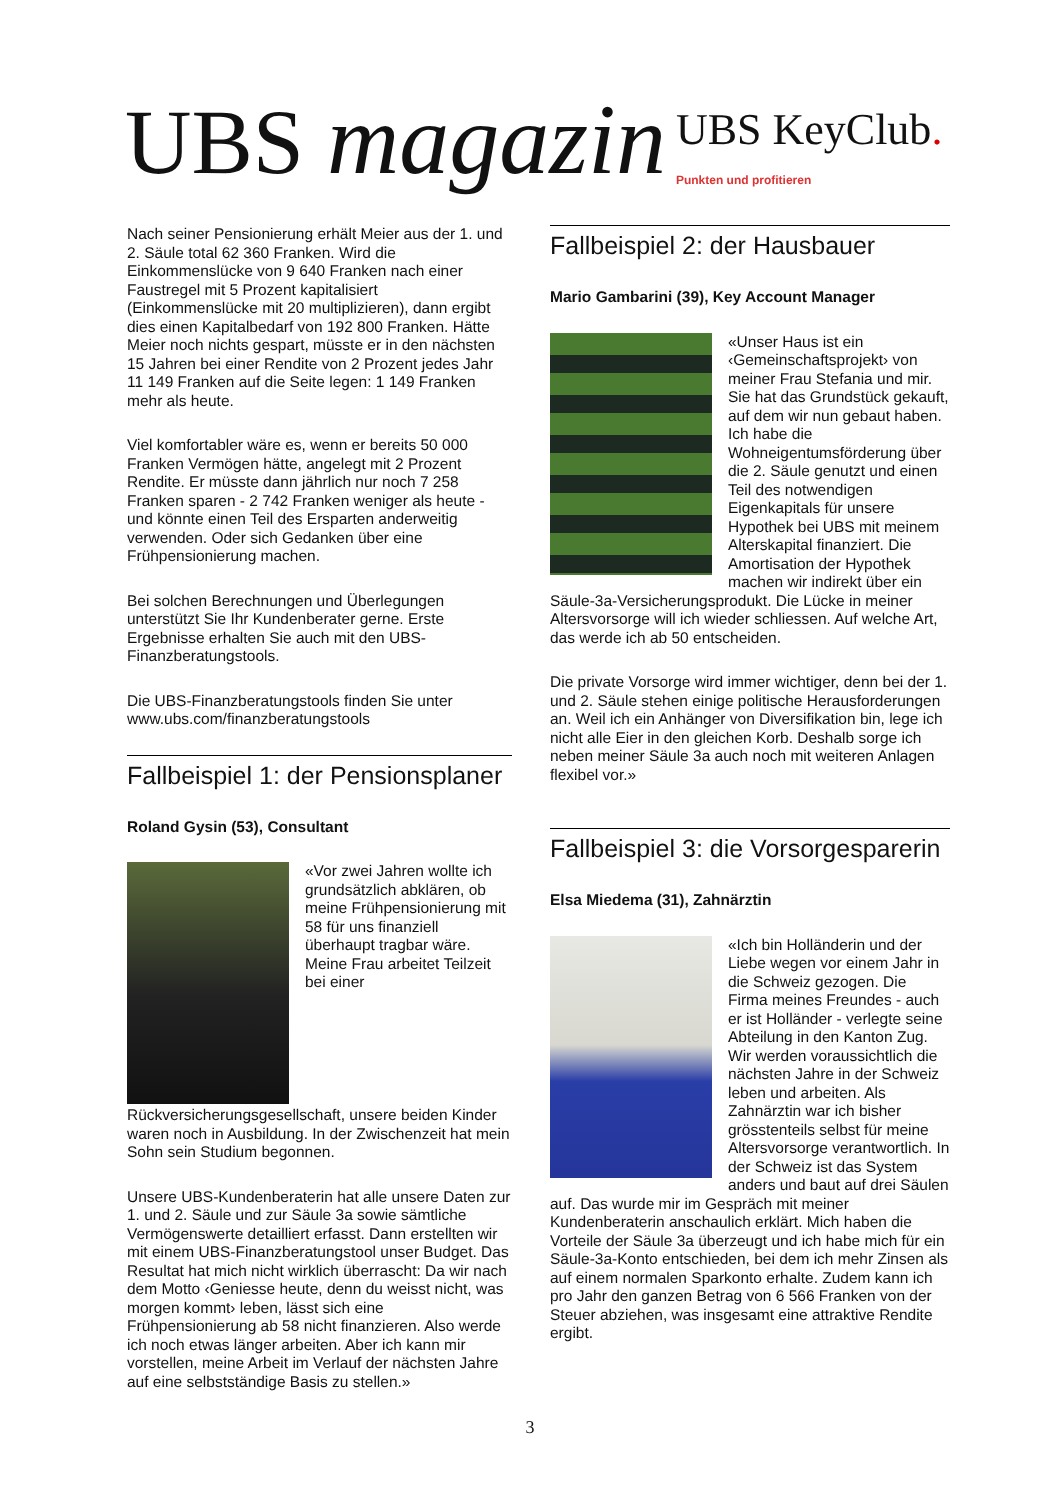UBS magazin
UBS KeyClub.
Punkten und profitieren
Nach seiner Pensionierung erhält Meier aus der 1. und 2. Säule total 62 360 Franken. Wird die Einkommenslücke von 9 640 Franken nach einer Faustregel mit 5 Prozent kapitalisiert (Einkommenslücke mit 20 multiplizieren), dann ergibt dies einen Kapitalbedarf von 192 800 Franken. Hätte Meier noch nichts gespart, müsste er in den nächsten 15 Jahren bei einer Rendite von 2 Prozent jedes Jahr 11 149 Franken auf die Seite legen: 1 149 Franken mehr als heute.
Viel komfortabler wäre es, wenn er bereits 50 000 Franken Vermögen hätte, angelegt mit 2 Prozent Rendite. Er müsste dann jährlich nur noch 7 258 Franken sparen - 2 742 Franken weniger als heute - und könnte einen Teil des Ersparten anderweitig verwenden. Oder sich Gedanken über eine Frühpensionierung machen.
Bei solchen Berechnungen und Überlegungen unterstützt Sie Ihr Kundenberater gerne. Erste Ergebnisse erhalten Sie auch mit den UBS-Finanzberatungstools.
Die UBS-Finanzberatungstools finden Sie unter www.ubs.com/finanzberatungstools
Fallbeispiel 1: der Pensionsplaner
Roland Gysin (53), Consultant
«Vor zwei Jahren wollte ich grundsätzlich abklären, ob meine Frühpensionierung mit 58 für uns finanziell überhaupt tragbar wäre. Meine Frau arbeitet Teilzeit bei einer Rückversicherungsgesellschaft, unsere beiden Kinder waren noch in Ausbildung. In der Zwischenzeit hat mein Sohn sein Studium begonnen.
Unsere UBS-Kundenberaterin hat alle unsere Daten zur 1. und 2. Säule und zur Säule 3a sowie sämtliche Vermögenswerte detailliert erfasst. Dann erstellten wir mit einem UBS-Finanzberatungstool unser Budget. Das Resultat hat mich nicht wirklich überrascht: Da wir nach dem Motto ‹Geniesse heute, denn du weisst nicht, was morgen kommt› leben, lässt sich eine Frühpensionierung ab 58 nicht finanzieren. Also werde ich noch etwas länger arbeiten. Aber ich kann mir vorstellen, meine Arbeit im Verlauf der nächsten Jahre auf eine selbstständige Basis zu stellen.»
Fallbeispiel 2: der Hausbauer
Mario Gambarini (39), Key Account Manager
«Unser Haus ist ein ‹Gemeinschaftsprojekt› von meiner Frau Stefania und mir. Sie hat das Grundstück gekauft, auf dem wir nun gebaut haben. Ich habe die Wohneigentumsförderung über die 2. Säule genutzt und einen Teil des notwendigen Eigenkapitals für unsere Hypothek bei UBS mit meinem Alterskapital finanziert. Die Amortisation der Hypothek machen wir indirekt über ein Säule-3a-Versicherungsprodukt. Die Lücke in meiner Altersvorsorge will ich wieder schliessen. Auf welche Art, das werde ich ab 50 entscheiden.
Die private Vorsorge wird immer wichtiger, denn bei der 1. und 2. Säule stehen einige politische Herausforderungen an. Weil ich ein Anhänger von Diversifikation bin, lege ich nicht alle Eier in den gleichen Korb. Deshalb sorge ich neben meiner Säule 3a auch noch mit weiteren Anlagen flexibel vor.»
Fallbeispiel 3: die Vorsorgesparerin
Elsa Miedema (31), Zahnärztin
«Ich bin Holländerin und der Liebe wegen vor einem Jahr in die Schweiz gezogen. Die Firma meines Freundes - auch er ist Holländer - verlegte seine Abteilung in den Kanton Zug. Wir werden voraussichtlich die nächsten Jahre in der Schweiz leben und arbeiten. Als Zahnärztin war ich bisher grösstenteils selbst für meine Altersvorsorge verantwortlich. In der Schweiz ist das System anders und baut auf drei Säulen auf. Das wurde mir im Gespräch mit meiner Kundenberaterin anschaulich erklärt. Mich haben die Vorteile der Säule 3a überzeugt und ich habe mich für ein Säule-3a-Konto entschieden, bei dem ich mehr Zinsen als auf einem normalen Sparkonto erhalte. Zudem kann ich pro Jahr den ganzen Betrag von 6 566 Franken von der Steuer abziehen, was insgesamt eine attraktive Rendite ergibt.
3